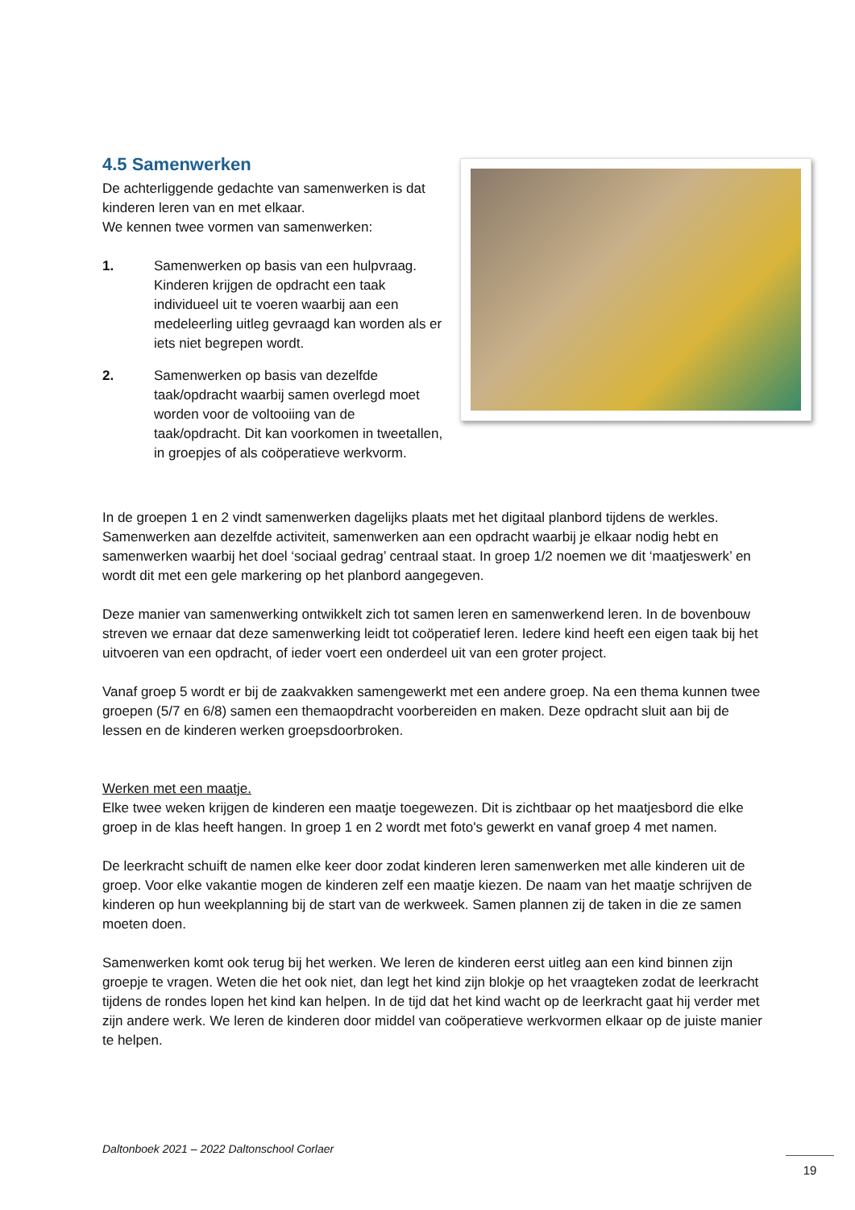4.5 Samenwerken
De achterliggende gedachte van samenwerken is dat kinderen leren van en met elkaar.
We kennen twee vormen van samenwerken:
1. Samenwerken op basis van een hulpvraag. Kinderen krijgen de opdracht een taak individueel uit te voeren waarbij aan een medeleerling uitleg gevraagd kan worden als er iets niet begrepen wordt.
2. Samenwerken op basis van dezelfde taak/opdracht waarbij samen overlegd moet worden voor de voltooiing van de taak/opdracht. Dit kan voorkomen in tweetallen, in groepjes of als coöperatieve werkvorm.
In de groepen 1 en 2 vindt samenwerken dagelijks plaats met het digitaal planbord tijdens de werkles. Samenwerken aan dezelfde activiteit, samenwerken aan een opdracht waarbij je elkaar nodig hebt en samenwerken waarbij het doel ‘sociaal gedrag’ centraal staat. In groep 1/2 noemen we dit ‘maatjeswerk’ en wordt dit met een gele markering op het planbord aangegeven.
Deze manier van samenwerking ontwikkelt zich tot samen leren en samenwerkend leren. In de bovenbouw streven we ernaar dat deze samenwerking leidt tot coöperatief leren. Iedere kind heeft een eigen taak bij het uitvoeren van een opdracht, of ieder voert een onderdeel uit van een groter project.
Vanaf groep 5 wordt er bij de zaakvakken samengewerkt met een andere groep. Na een thema kunnen twee groepen (5/7 en 6/8) samen een themaopdracht voorbereiden en maken. Deze opdracht sluit aan bij de lessen en de kinderen werken groepsdoorbroken.
Werken met een maatje.
Elke twee weken krijgen de kinderen een maatje toegewezen. Dit is zichtbaar op het maatjesbord die elke groep in de klas heeft hangen. In groep 1 en 2 wordt met foto's gewerkt en vanaf groep 4 met namen.
De leerkracht schuift de namen elke keer door zodat kinderen leren samenwerken met alle kinderen uit de groep. Voor elke vakantie mogen de kinderen zelf een maatje kiezen. De naam van het maatje schrijven de kinderen op hun weekplanning bij de start van de werkweek. Samen plannen zij de taken in die ze samen moeten doen.
Samenwerken komt ook terug bij het werken. We leren de kinderen eerst uitleg aan een kind binnen zijn groepje te vragen. Weten die het ook niet, dan legt het kind zijn blokje op het vraagteken zodat de leerkracht tijdens de rondes lopen het kind kan helpen. In de tijd dat het kind wacht op de leerkracht gaat hij verder met zijn andere werk. We leren de kinderen door middel van coöperatieve werkvormen elkaar op de juiste manier te helpen.
Daltonboek 2021 – 2022 Daltonschool Corlaer
19